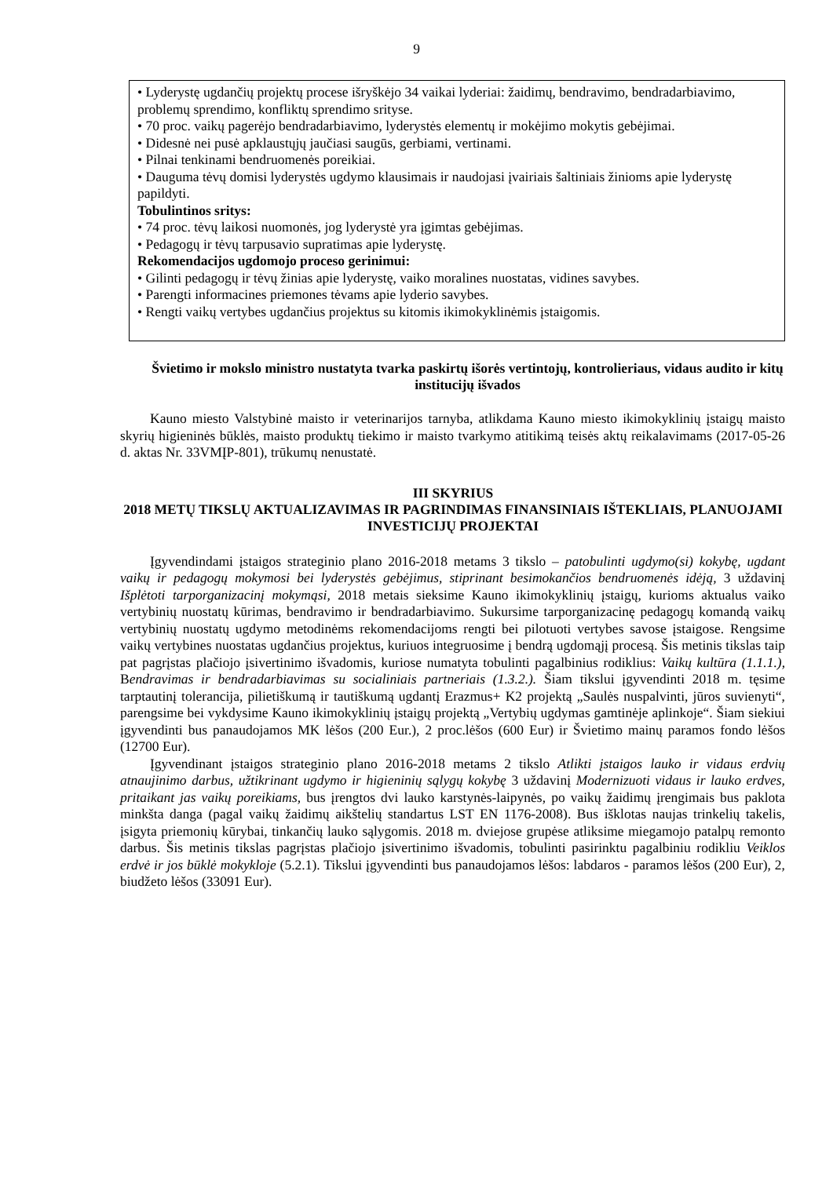9
• Lyderystę ugdančių projektų procese išryškėjo 34 vaikai lyderiai: žaidimų, bendravimo, bendradarbiavimo, problemų sprendimo, konfliktų sprendimo srityse.
• 70 proc. vaikų pagerėjo bendradarbiavimo, lyderystės elementų ir mokėjimo mokytis gebėjimai.
• Didesnė nei pusė apklaustųjų jaučiasi saugūs, gerbiami, vertinami.
• Pilnai tenkinami bendruomenės poreikiai.
• Dauguma tėvų domisi lyderystės ugdymo klausimais ir naudojasi įvairiais šaltiniais žinioms apie lyderystę papildyti.
Tobulintinos sritys:
• 74 proc. tėvų laikosi nuomonės, jog lyderystė yra įgimtas gebėjimas.
• Pedagogų ir tėvų tarpusavio supratimas apie lyderystę.
Rekomendacijos ugdomojo proceso gerinimui:
• Gilinti pedagogų ir tėvų žinias apie lyderystę, vaiko moralines nuostatas, vidines savybes.
• Parengti informacines priemones tėvams apie lyderio savybes.
• Rengti vaikų vertybes ugdančius projektus su kitomis ikimokyklinėmis įstaigomis.
Švietimo ir mokslo ministro nustatyta tvarka paskirtų išorės vertintojų, kontrolieriaus, vidaus audito ir kitų institucijų išvados
Kauno miesto Valstybinė maisto ir veterinarijos tarnyba, atlikdama Kauno miesto ikimokyklinių įstaigų maisto skyrių higieninės būklės, maisto produktų tiekimo ir maisto tvarkymo atitikimą teisės aktų reikalavimams (2017-05-26 d. aktas Nr. 33VMĮP-801), trūkumų nenustatė.
III SKYRIUS
2018 METŲ TIKSLŲ AKTUALIZAVIMAS IR PAGRINDIMAS FINANSINIAIS IŠTEKLIAIS, PLANUOJAMI INVESTICIJŲ PROJEKTAI
Įgyvendindami įstaigos strateginio plano 2016-2018 metams 3 tikslo – patobulinti ugdymo(si) kokybę, ugdant vaikų ir pedagogų mokymosi bei lyderystės gebėjimus, stiprinant besimokančios bendruomenės idėją, 3 uždavinį Išplėtoti tarporganizacinį mokymąsi, 2018 metais sieksime Kauno ikimokyklinių įstaigų, kurioms aktualus vaiko vertybinių nuostatų kūrimas, bendravimo ir bendradarbiavimo. Sukursime tarporganizacinę pedagogų komandą vaikų vertybinių nuostatų ugdymo metodinėms rekomendacijoms rengti bei pilotuoti vertybes savose įstaigose. Rengsime vaikų vertybines nuostatas ugdančius projektus, kuriuos integruosime į bendrą ugdomąjį procesą. Šis metinis tikslas taip pat pagrįstas plačiojo įsivertinimo išvadomis, kuriose numatyta tobulinti pagalbinius rodiklius: Vaikų kultūra (1.1.1.), Bendravimas ir bendradarbiavimas su socialiniais partneriais (1.3.2.). Šiam tikslui įgyvendinti 2018 m. tęsime tarptautinį tolerancija, pilietiškumą ir tautiškumą ugdantį Erazmus+ K2 projektą „Saulės nuspalvinti, jūros suvienyti“, parengsime bei vykdysime Kauno ikimokyklinių įstaigų projektą „Vertybių ugdymas gamtinėje aplinkoje“. Šiam siekiui įgyvendinti bus panaudojamos MK lėšos (200 Eur.), 2 proc.lėšos (600 Eur) ir Švietimo mainų paramos fondo lėšos (12700 Eur).
Įgyvendinant įstaigos strateginio plano 2016-2018 metams 2 tikslo Atlikti įstaigos lauko ir vidaus erdvių atnaujinimo darbus, užtikrinant ugdymo ir higieninių sąlygų kokybę 3 uždavinį Modernizuoti vidaus ir lauko erdves, pritaikant jas vaikų poreikiams, bus įrengtos dvi lauko karstynės-laipynės, po vaikų žaidimų įrengimais bus paklota minkšta danga (pagal vaikų žaidimų aikštelių standartus LST EN 1176-2008). Bus išklotas naujas trinkelių takelis, įsigyta priemonių kūrybai, tinkančių lauko sąlygomis. 2018 m. dviejose grupėse atliksime miegamojo patalpų remonto darbus. Šis metinis tikslas pagrįstas plačiojo įsivertinimo išvadomis, tobulinti pasirinktu pagalbiniu rodikliu Veiklos erdvė ir jos būklė mokykloje (5.2.1). Tikslui įgyvendinti bus panaudojamos lėšos: labdaros - paramos lėšos (200 Eur), 2, biudžeto lėšos (33091 Eur).